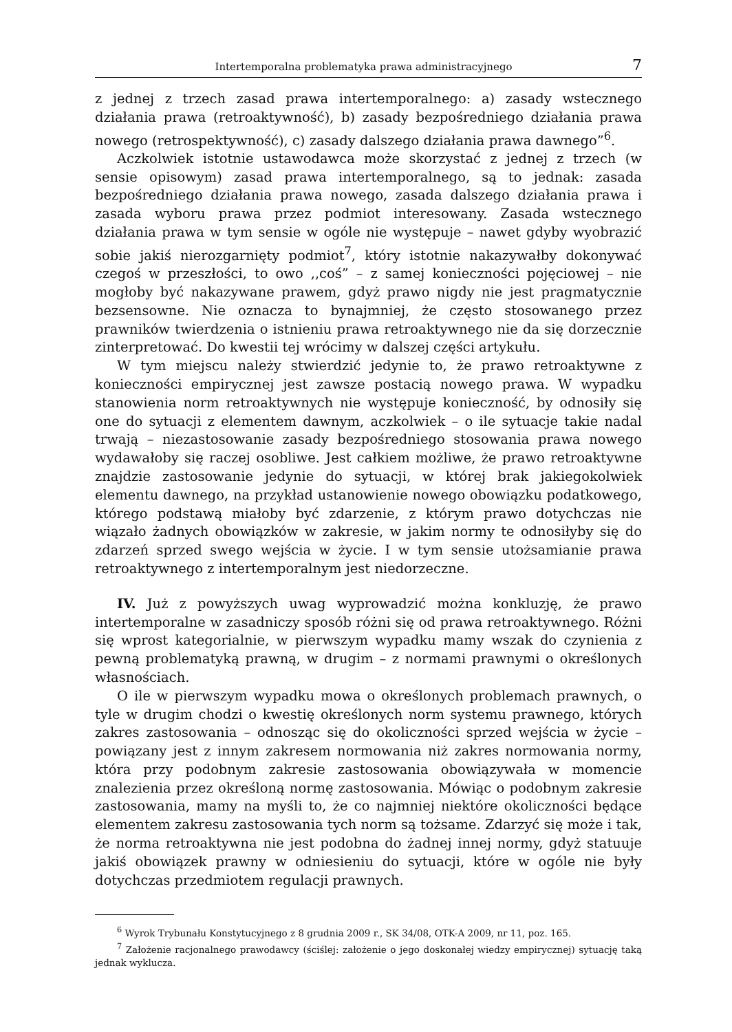Intertemporalna problematyka prawa administracyjnego 7
z jednej z trzech zasad prawa intertemporalnego: a) zasady wstecznego działania prawa (retroaktywność), b) zasady bezpośredniego działania prawa nowego (retrospektywność), c) zasady dalszego działania prawa dawnego”<sup>6</sup>.
Aczkolwiek istotnie ustawodawca może skorzystać z jednej z trzech (w sensie opisowym) zasad prawa intertemporalnego, są to jednak: zasada bezpośredniego działania prawa nowego, zasada dalszego działania prawa i zasada wyboru prawa przez podmiot interesowany. Zasada wstecznego działania prawa w tym sensie w ogóle nie występuje – nawet gdyby wyobrazić sobie jakiś nierozgarnięty podmiot<sup>7</sup>, który istotnie nakazywałby dokonywać czegoś w przeszłości, to owo ,,coś” – z samej konieczności pojęciowej – nie mogłoby być nakazywane prawem, gdyż prawo nigdy nie jest pragmatycznie bezsensowne. Nie oznacza to bynajmniej, że często stosowanego przez prawników twierdzenia o istnieniu prawa retroaktywnego nie da się dorzecznie zinterpretować. Do kwestii tej wrócimy w dalszej części artykułu.
W tym miejscu należy stwierdzić jedynie to, że prawo retroaktywne z konieczności empirycznej jest zawsze postacią nowego prawa. W wypadku stanowienia norm retroaktywnych nie występuje konieczność, by odnosiły się one do sytuacji z elementem dawnym, aczkolwiek – o ile sytuacje takie nadal trwają – niezastosowanie zasady bezpośredniego stosowania prawa nowego wydawałoby się raczej osobliwe. Jest całkiem możliwe, że prawo retroaktywne znajdzie zastosowanie jedynie do sytuacji, w której brak jakiegokolwiek elementu dawnego, na przykład ustanowienie nowego obowiązku podatkowego, którego podstawą miałoby być zdarzenie, z którym prawo dotychczas nie wiązało żadnych obowiązków w zakresie, w jakim normy te odnosiłyby się do zdarzeń sprzed swego wejścia w życie. I w tym sensie utożsamianie prawa retroaktywnego z intertemporalnym jest niedorzeczne.
IV. Już z powyższych uwag wyprowadzić można konkluzję, że prawo intertemporalne w zasadniczy sposób różni się od prawa retroaktywnego. Różni się wprost kategorialnie, w pierwszym wypadku mamy wszak do czynienia z pewną problematyką prawną, w drugim – z normami prawnymi o określonych własnościach.
O ile w pierwszym wypadku mowa o określonych problemach prawnych, o tyle w drugim chodzi o kwestię określonych norm systemu prawnego, których zakres zastosowania – odnosząc się do okoliczności sprzed wejścia w życie – powiązany jest z innym zakresem normowania niż zakres normowania normy, która przy podobnym zakresie zastosowania obowiązywała w momencie znalezienia przez określoną normę zastosowania. Mówiąc o podobnym zakresie zastosowania, mamy na myśli to, że co najmniej niektóre okoliczności będące elementem zakresu zastosowania tych norm są tożsame. Zdarzyć się może i tak, że norma retroaktywna nie jest podobna do żadnej innej normy, gdyż statuuje jakiś obowiązek prawny w odniesieniu do sytuacji, które w ogóle nie były dotychczas przedmiotem regulacji prawnych.
<sup>6</sup> Wyrok Trybunału Konstytucyjnego z 8 grudnia 2009 r., SK 34/08, OTK-A 2009, nr 11, poz. 165.
<sup>7</sup> Założenie racjonalnego prawodawcy (ściślej: założenie o jego doskonałej wiedzy empirycznej) sytuację taką jednak wyklucza.